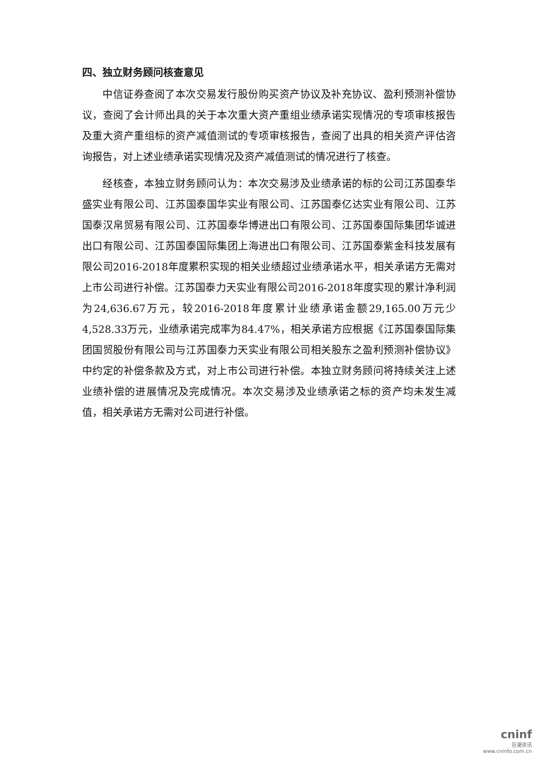四、独立财务顾问核查意见
中信证券查阅了本次交易发行股份购买资产协议及补充协议、盈利预测补偿协议，查阅了会计师出具的关于本次重大资产重组业绩承诺实现情况的专项审核报告及重大资产重组标的资产减值测试的专项审核报告，查阅了出具的相关资产评估咨询报告，对上述业绩承诺实现情况及资产减值测试的情况进行了核查。
经核查，本独立财务顾问认为：本次交易涉及业绩承诺的标的公司江苏国泰华盛实业有限公司、江苏国泰国华实业有限公司、江苏国泰亿达实业有限公司、江苏国泰汉帛贸易有限公司、江苏国泰华博进出口有限公司、江苏国泰国际集团华诚进出口有限公司、江苏国泰国际集团上海进出口有限公司、江苏国泰紫金科技发展有限公司2016-2018年度累积实现的相关业绩超过业绩承诺水平，相关承诺方无需对上市公司进行补偿。江苏国泰力天实业有限公司2016-2018年度实现的累计净利润为24,636.67万元，较2016-2018年度累计业绩承诺金额29,165.00万元少4,528.33万元，业绩承诺完成率为84.47%，相关承诺方应根据《江苏国泰国际集团国贸股份有限公司与江苏国泰力天实业有限公司相关股东之盈利预测补偿协议》中约定的补偿条款及方式，对上市公司进行补偿。本独立财务顾问将持续关注上述业绩补偿的进展情况及完成情况。本次交易涉及业绩承诺之标的资产均未发生减值，相关承诺方无需对公司进行补偿。
cninf
巨潮资讯
www.cninfo.com.cn